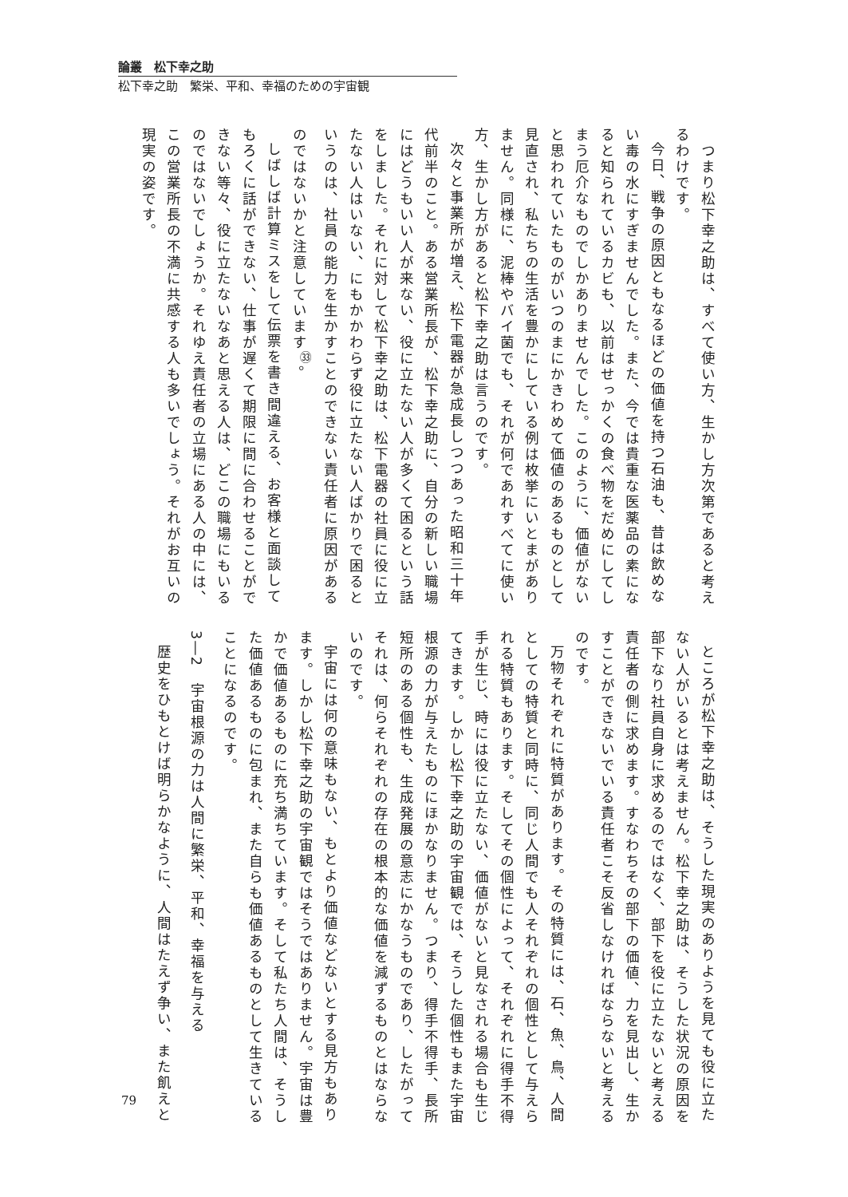論叢　松下幸之助
松下幸之助　繁栄、平和、幸福のための宇宙観
　つまり松下幸之助は、すべて使い方、生かし方次第であると考えるわけです。
今日、戦争の原因ともなるほどの価値を持つ石油も、昔は飲めない毒の水にすぎませんでした。また、今では貴重な医薬品の素になると知られているカビも、以前はせっかくの食べ物をだめにしてしまう厄介なものでしかありませんでした。このように、価値がないと思われていたものがいつのまにかきわめて価値のあるものとして見直され、私たちの生活を豊かにしている例は枚挙にいとまがありません。同様に、泥棒やバイ菌でも、それが何であれすべてに使い方、生かし方があると松下幸之助は言うのです。
次々と事業所が増え、松下電器が急成長しつつあった昭和三十年代前半のこと。ある営業所長が、松下幸之助に、自分の新しい職場にはどうもいい人が来ない、役に立たない人が多くて困るという話をしました。それに対して松下幸之助は、松下電器の社員に役に立たない人はいない、にもかかわらず役に立たない人ばかりで困るというのは、社員の能力を生かすことのできない責任者に原因があるのではないかと注意しています<sup>㉝</sup>。
しばしば計算ミスをして伝票を書き間違える、お客様と面談してもろくに話ができない、仕事が遅くて期限に間に合わせることができない等々、役に立たないなあと思える人は、どこの職場にもいるのではないでしょうか。それゆえ責任者の立場にある人の中には、この営業所長の不満に共感する人も多いでしょう。それがお互いの現実の姿です。
ところが松下幸之助は、そうした現実のありようを見ても役に立たない人がいるとは考えません。松下幸之助は、そうした状況の原因を部下なり社員自身に求めるのではなく、部下を役に立たないと考える責任者の側に求めます。すなわちその部下の価値、力を見出し、生かすことができないでいる責任者こそ反省しなければならないと考えるのです。
万物それぞれに特質があります。その特質には、石、魚、鳥、人間としての特質と同時に、同じ人間でも人それぞれの個性として与えられる特質もあります。そしてその個性によって、それぞれに得手不得手が生じ、時には役に立たない、価値がないと見なされる場合も生じてきます。しかし松下幸之助の宇宙観では、そうした個性もまた宇宙根源の力が与えたものにほかなりません。つまり、得手不得手、長所短所のある個性も、生成発展の意志にかなうものであり、したがってそれは、何らそれぞれの存在の根本的な価値を減ずるものとはならないのです。
宇宙には何の意味もない、もとより価値などないとする見方もあります。しかし松下幸之助の宇宙観ではそうではありません。宇宙は豊かで価値あるものに充ち満ちています。そして私たち人間は、そうした価値あるものに包まれ、また自らも価値あるものとして生きていることになるのです。
3―2　宇宙根源の力は人間に繁栄、平和、幸福を与える
歴史をひもとけば明らかなように、人間はたえず争い、また飢えと
79